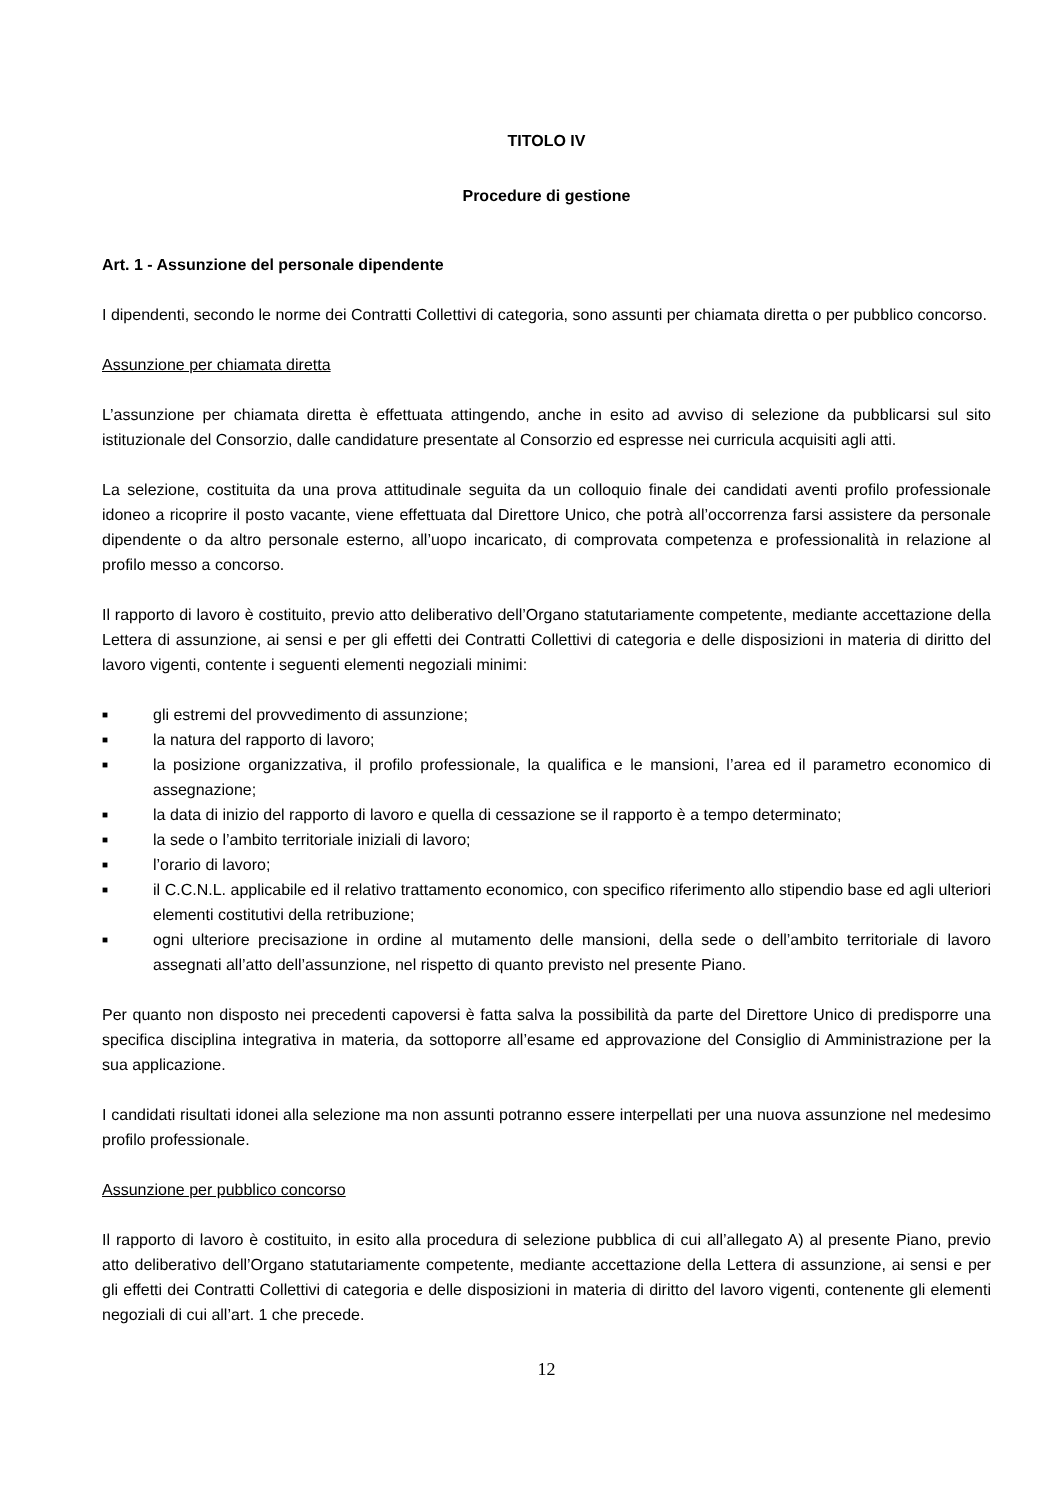TITOLO IV
Procedure di gestione
Art. 1 - Assunzione del personale dipendente
I dipendenti, secondo le norme dei Contratti Collettivi di categoria, sono assunti per chiamata diretta o per pubblico concorso.
Assunzione per chiamata diretta
L’assunzione per chiamata diretta è effettuata attingendo, anche in esito ad avviso di selezione da pubblicarsi sul sito istituzionale del Consorzio, dalle candidature presentate al Consorzio ed espresse nei curricula acquisiti agli atti.
La selezione, costituita da una prova attitudinale seguita da un colloquio finale dei candidati aventi profilo professionale idoneo a ricoprire il posto vacante, viene effettuata dal Direttore Unico, che potrà all’occorrenza farsi assistere da personale dipendente o da altro personale esterno, all’uopo incaricato, di comprovata competenza e professionalità in relazione al profilo messo a concorso.
Il rapporto di lavoro è costituito, previo atto deliberativo dell’Organo statutariamente competente, mediante accettazione della Lettera di assunzione, ai sensi e per gli effetti dei Contratti Collettivi di categoria e delle disposizioni in materia di diritto del lavoro vigenti, contente i seguenti elementi negoziali minimi:
■ gli estremi del provvedimento di assunzione;
■ la natura del rapporto di lavoro;
■ la posizione organizzativa, il profilo professionale, la qualifica e le mansioni, l’area ed il parametro economico di assegnazione;
■ la data di inizio del rapporto di lavoro e quella di cessazione se il rapporto è a tempo determinato;
■ la sede o l’ambito territoriale iniziali di lavoro;
■ l’orario di lavoro;
■ il C.C.N.L. applicabile ed il relativo trattamento economico, con specifico riferimento allo stipendio base ed agli ulteriori elementi costitutivi della retribuzione;
■ ogni ulteriore precisazione in ordine al mutamento delle mansioni, della sede o dell’ambito territoriale di lavoro assegnati all’atto dell’assunzione, nel rispetto di quanto previsto nel presente Piano.
Per quanto non disposto nei precedenti capoversi è fatta salva la possibilità da parte del Direttore Unico di predisporre una specifica disciplina integrativa in materia, da sottoporre all’esame ed approvazione del Consiglio di Amministrazione per la sua applicazione.
I candidati risultati idonei alla selezione ma non assunti potranno essere interpellati per una nuova assunzione nel medesimo profilo professionale.
Assunzione per pubblico concorso
Il rapporto di lavoro è costituito, in esito alla procedura di selezione pubblica di cui all’allegato A) al presente Piano, previo atto deliberativo dell’Organo statutariamente competente, mediante accettazione della Lettera di assunzione, ai sensi e per gli effetti dei Contratti Collettivi di categoria e delle disposizioni in materia di diritto del lavoro vigenti, contenente gli elementi negoziali di cui all’art. 1 che precede.
12